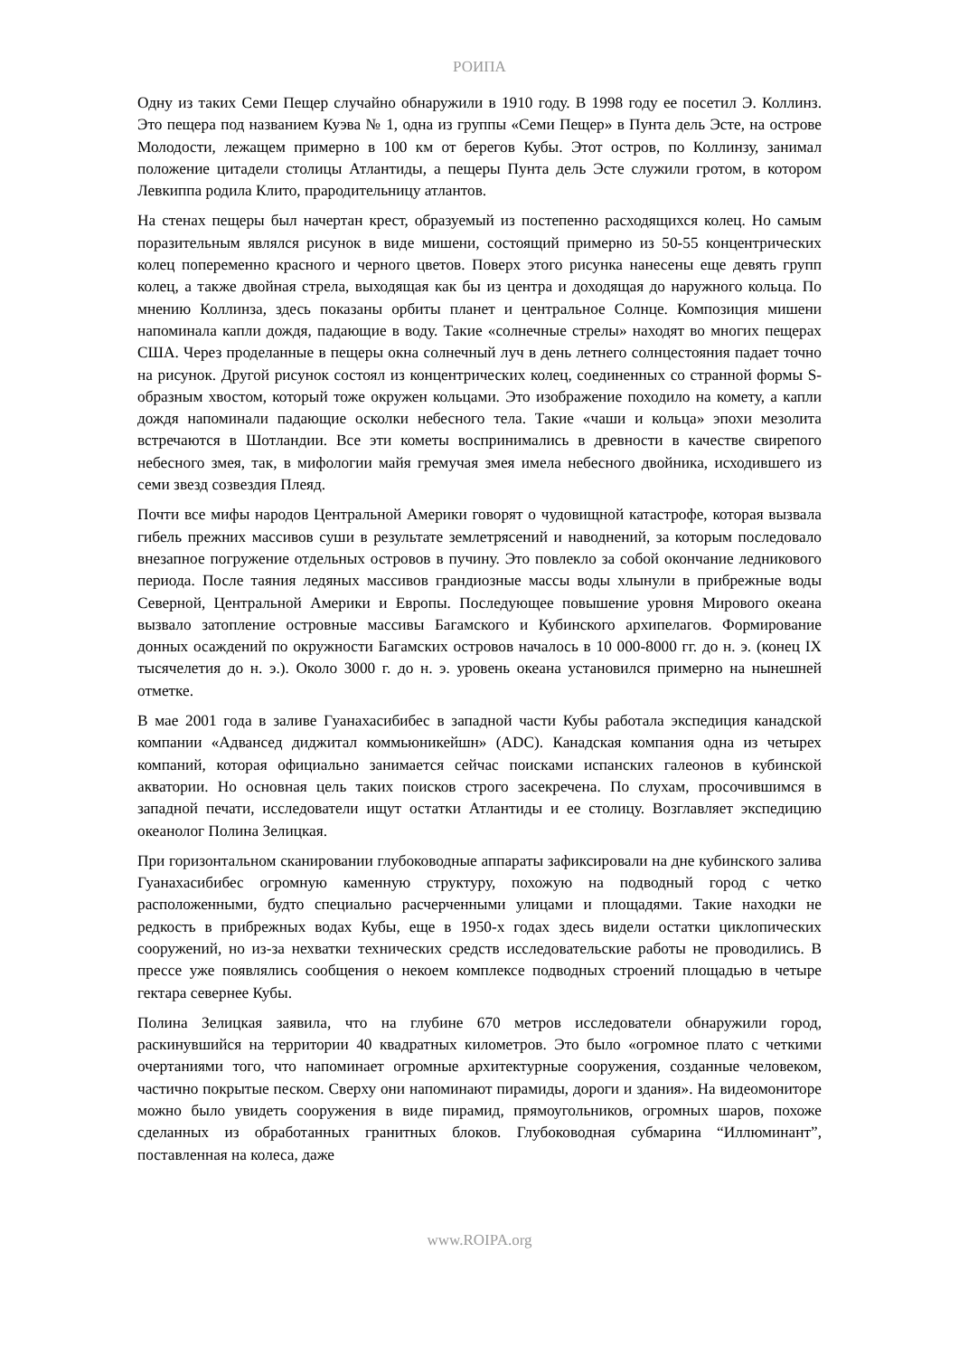РОИПА
Одну из таких Семи Пещер случайно обнаружили в 1910 году. В 1998 году ее посетил Э. Коллинз. Это пещера под названием Куэва № 1, одна из группы «Семи Пещер» в Пунта дель Эсте, на острове Молодости, лежащем примерно в 100 км от берегов Кубы. Этот остров, по Коллинзу, занимал положение цитадели столицы Атлантиды, а пещеры Пунта дель Эсте служили гротом, в котором Левкиппа родила Клито, прародительницу атлантов.
На стенах пещеры был начертан крест, образуемый из постепенно расходящихся колец. Но самым поразительным являлся рисунок в виде мишени, состоящий примерно из 50-55 концентрических колец попеременно красного и черного цветов. Поверх этого рисунка нанесены еще девять групп колец, а также двойная стрела, выходящая как бы из центра и доходящая до наружного кольца. По мнению Коллинза, здесь показаны орбиты планет и центральное Солнце. Композиция мишени напоминала капли дождя, падающие в воду. Такие «солнечные стрелы» находят во многих пещерах США. Через проделанные в пещеры окна солнечный луч в день летнего солнцестояния падает точно на рисунок. Другой рисунок состоял из концентрических колец, соединенных со странной формы S-образным хвостом, который тоже окружен кольцами. Это изображение походило на комету, а капли дождя напоминали падающие осколки небесного тела. Такие «чаши и кольца» эпохи мезолита встречаются в Шотландии. Все эти кометы воспринимались в древности в качестве свирепого небесного змея, так, в мифологии майя гремучая змея имела небесного двойника, исходившего из семи звезд созвездия Плеяд.
Почти все мифы народов Центральной Америки говорят о чудовищной катастрофе, которая вызвала гибель прежних массивов суши в результате землетрясений и наводнений, за которым последовало внезапное погружение отдельных островов в пучину. Это повлекло за собой окончание ледникового периода. После таяния ледяных массивов грандиозные массы воды хлынули в прибрежные воды Северной, Центральной Америки и Европы. Последующее повышение уровня Мирового океана вызвало затопление островные массивы Багамского и Кубинского архипелагов. Формирование донных осаждений по окружности Багамских островов началось в 10 000-8000 гг. до н. э. (конец IX тысячелетия до н. э.). Около 3000 г. до н. э. уровень океана установился примерно на нынешней отметке.
В мае 2001 года в заливе Гуанахасибибес в западной части Кубы работала экспедиция канадской компании «Адвансед диджитал коммьюникейшн» (ADC). Канадская компания одна из четырех компаний, которая официально занимается сейчас поисками испанских галеонов в кубинской акватории. Но основная цель таких поисков строго засекречена. По слухам, просочившимся в западной печати, исследователи ищут остатки Атлантиды и ее столицу. Возглавляет экспедицию океанолог Полина Зелицкая.
При горизонтальном сканировании глубоководные аппараты зафиксировали на дне кубинского залива Гуанахасибибес огромную каменную структуру, похожую на подводный город с четко расположенными, будто специально расчерченными улицами и площадями. Такие находки не редкость в прибрежных водах Кубы, еще в 1950-х годах здесь видели остатки циклопических сооружений, но из-за нехватки технических средств исследовательские работы не проводились. В прессе уже появлялись сообщения о некоем комплексе подводных строений площадью в четыре гектара севернее Кубы.
Полина Зелицкая заявила, что на глубине 670 метров исследователи обнаружили город, раскинувшийся на территории 40 квадратных километров. Это было «огромное плато с четкими очертаниями того, что напоминает огромные архитектурные сооружения, созданные человеком, частично покрытые песком. Сверху они напоминают пирамиды, дороги и здания». На видеомониторе можно было увидеть сооружения в виде пирамид, прямоугольников, огромных шаров, похоже сделанных из обработанных гранитных блоков. Глубоководная субмарина “Иллюминант”, поставленная на колеса, даже
www.ROIPA.org